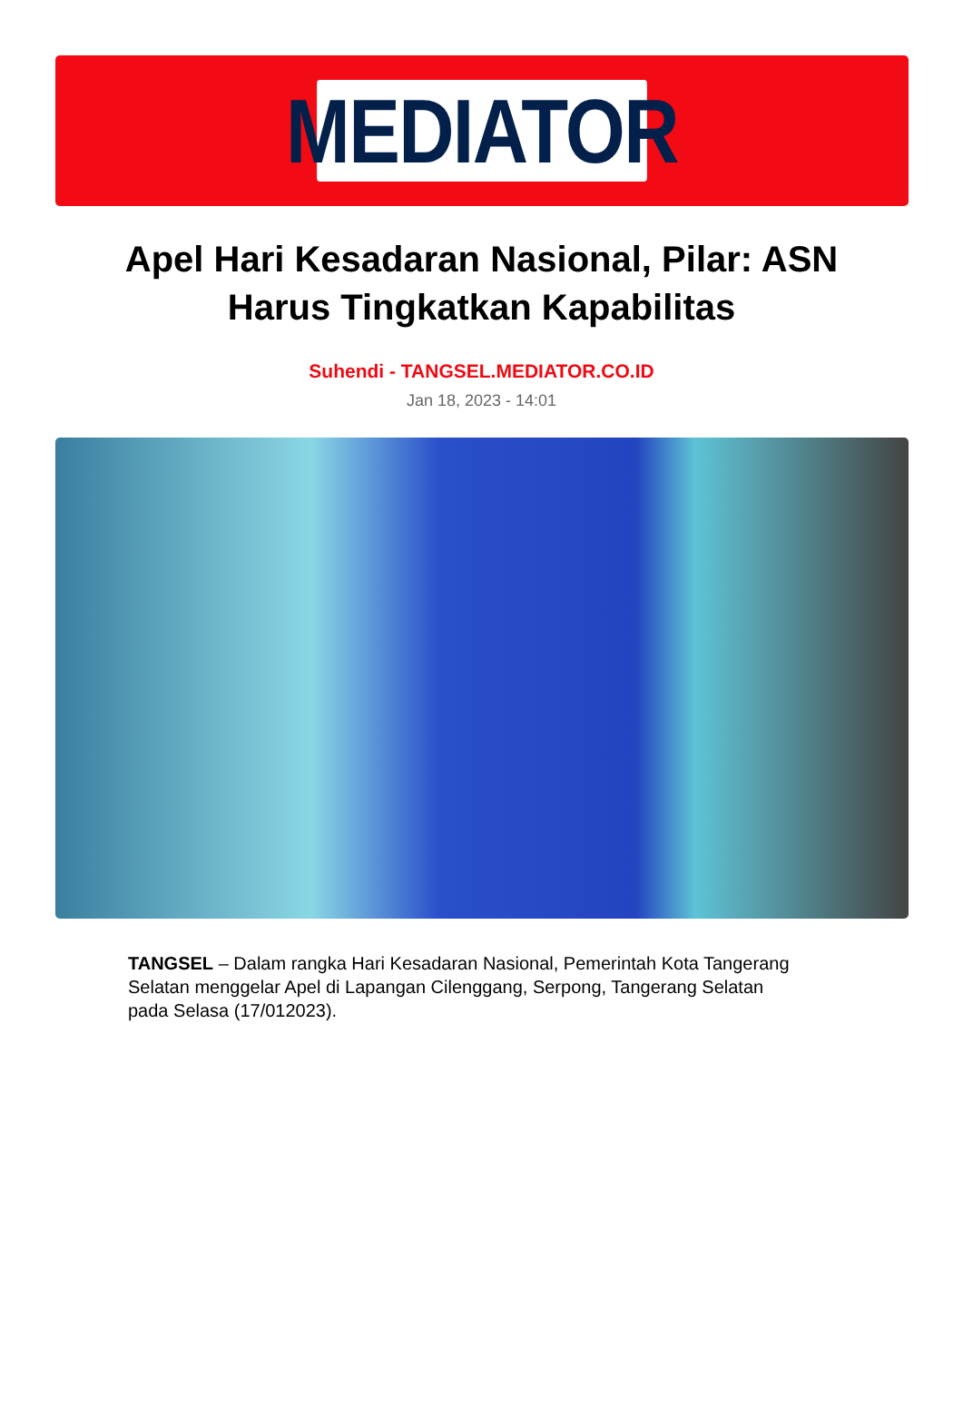MEDIATOR
Apel Hari Kesadaran Nasional, Pilar: ASN Harus Tingkatkan Kapabilitas
Suhendi - TANGSEL.MEDIATOR.CO.ID
Jan 18, 2023 - 14:01
TANGSEL – Dalam rangka Hari Kesadaran Nasional, Pemerintah Kota Tangerang Selatan menggelar Apel di Lapangan Cilenggang, Serpong, Tangerang Selatan pada Selasa (17/012023).